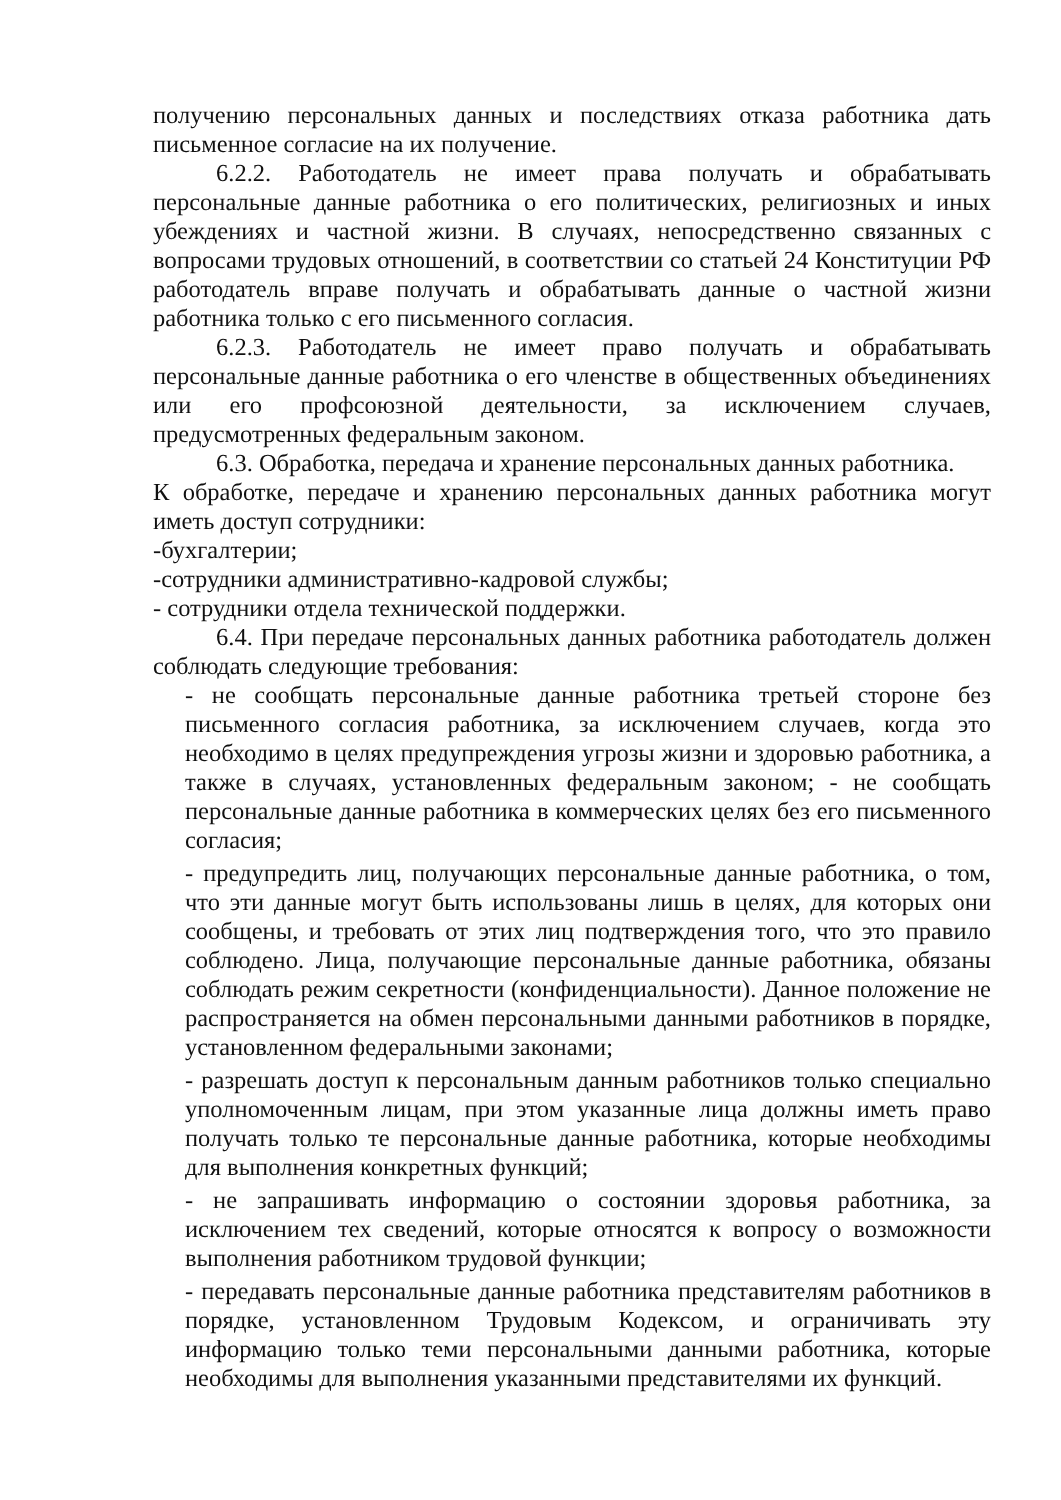получению персональных данных и последствиях отказа работника дать письменное согласие на их получение.
6.2.2. Работодатель не имеет права получать и обрабатывать персональные данные работника о его политических, религиозных и иных убеждениях и частной жизни. В случаях, непосредственно связанных с вопросами трудовых отношений, в соответствии со статьей 24 Конституции РФ работодатель вправе получать и обрабатывать данные о частной жизни работника только с его письменного согласия.
6.2.3. Работодатель не имеет право получать и обрабатывать персональные данные работника о его членстве в общественных объединениях или его профсоюзной деятельности, за исключением случаев, предусмотренных федеральным законом.
6.3. Обработка, передача и хранение персональных данных работника.
К обработке, передаче и хранению персональных данных работника могут иметь доступ сотрудники:
-бухгалтерии;
-сотрудники административно-кадровой службы;
- сотрудники отдела технической поддержки.
6.4. При передаче персональных данных работника работодатель должен соблюдать следующие требования:
- не сообщать персональные данные работника третьей стороне без письменного согласия работника, за исключением случаев, когда это необходимо в целях предупреждения угрозы жизни и здоровью работника, а также в случаях, установленных федеральным законом; - не сообщать персональные данные работника в коммерческих целях без его письменного согласия;
- предупредить лиц, получающих персональные данные работника, о том, что эти данные могут быть использованы лишь в целях, для которых они сообщены, и требовать от этих лиц подтверждения того, что это правило соблюдено. Лица, получающие персональные данные работника, обязаны соблюдать режим секретности (конфиденциальности). Данное положение не распространяется на обмен персональными данными работников в порядке, установленном федеральными законами;
- разрешать доступ к персональным данным работников только специально уполномоченным лицам, при этом указанные лица должны иметь право получать только те персональные данные работника, которые необходимы для выполнения конкретных функций;
- не запрашивать информацию о состоянии здоровья работника, за исключением тех сведений, которые относятся к вопросу о возможности выполнения работником трудовой функции;
- передавать персональные данные работника представителям работников в порядке, установленном Трудовым Кодексом, и ограничивать эту информацию только теми персональными данными работника, которые необходимы для выполнения указанными представителями их функций.